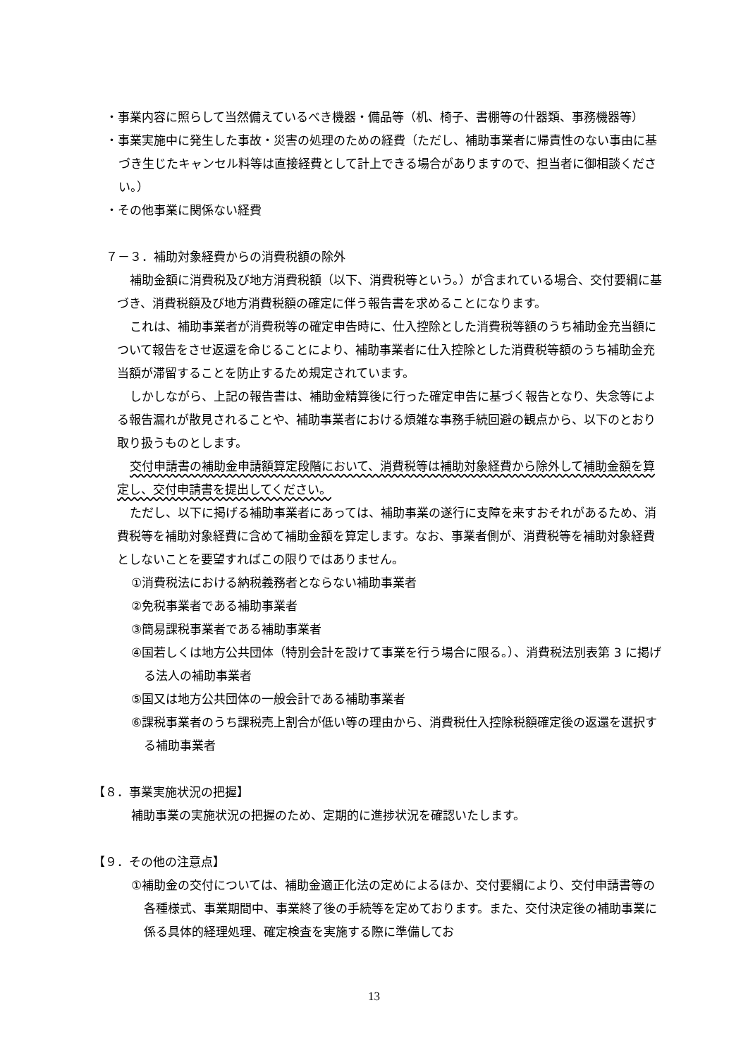・事業内容に照らして当然備えているべき機器・備品等（机、椅子、書棚等の什器類、事務機器等）
・事業実施中に発生した事故・災害の処理のための経費（ただし、補助事業者に帰責性のない事由に基づき生じたキャンセル料等は直接経費として計上できる場合がありますので、担当者に御相談ください。）
・その他事業に関係ない経費
７－３．補助対象経費からの消費税額の除外
補助金額に消費税及び地方消費税額（以下、消費税等という。）が含まれている場合、交付要綱に基づき、消費税額及び地方消費税額の確定に伴う報告書を求めることになります。
これは、補助事業者が消費税等の確定申告時に、仕入控除とした消費税等額のうち補助金充当額について報告をさせ返還を命じることにより、補助事業者に仕入控除とした消費税等額のうち補助金充当額が滞留することを防止するため規定されています。
しかしながら、上記の報告書は、補助金精算後に行った確定申告に基づく報告となり、失念等による報告漏れが散見されることや、補助事業者における煩雑な事務手続回避の観点から、以下のとおり取り扱うものとします。
交付申請書の補助金申請額算定段階において、消費税等は補助対象経費から除外して補助金額を算定し、交付申請書を提出してください。
ただし、以下に掲げる補助事業者にあっては、補助事業の遂行に支障を来すおそれがあるため、消費税等を補助対象経費に含めて補助金額を算定します。なお、事業者側が、消費税等を補助対象経費としないことを要望すればこの限りではありません。
①消費税法における納税義務者とならない補助事業者
②免税事業者である補助事業者
③簡易課税事業者である補助事業者
④国若しくは地方公共団体（特別会計を設けて事業を行う場合に限る。）、消費税法別表第 3 に掲げる法人の補助事業者
⑤国又は地方公共団体の一般会計である補助事業者
⑥課税事業者のうち課税売上割合が低い等の理由から、消費税仕入控除税額確定後の返還を選択する補助事業者
【８．事業実施状況の把握】
補助事業の実施状況の把握のため、定期的に進捗状況を確認いたします。
【９．その他の注意点】
①補助金の交付については、補助金適正化法の定めによるほか、交付要綱により、交付申請書等の各種様式、事業期間中、事業終了後の手続等を定めております。また、交付決定後の補助事業に係る具体的経理処理、確定検査を実施する際に準備してお
13